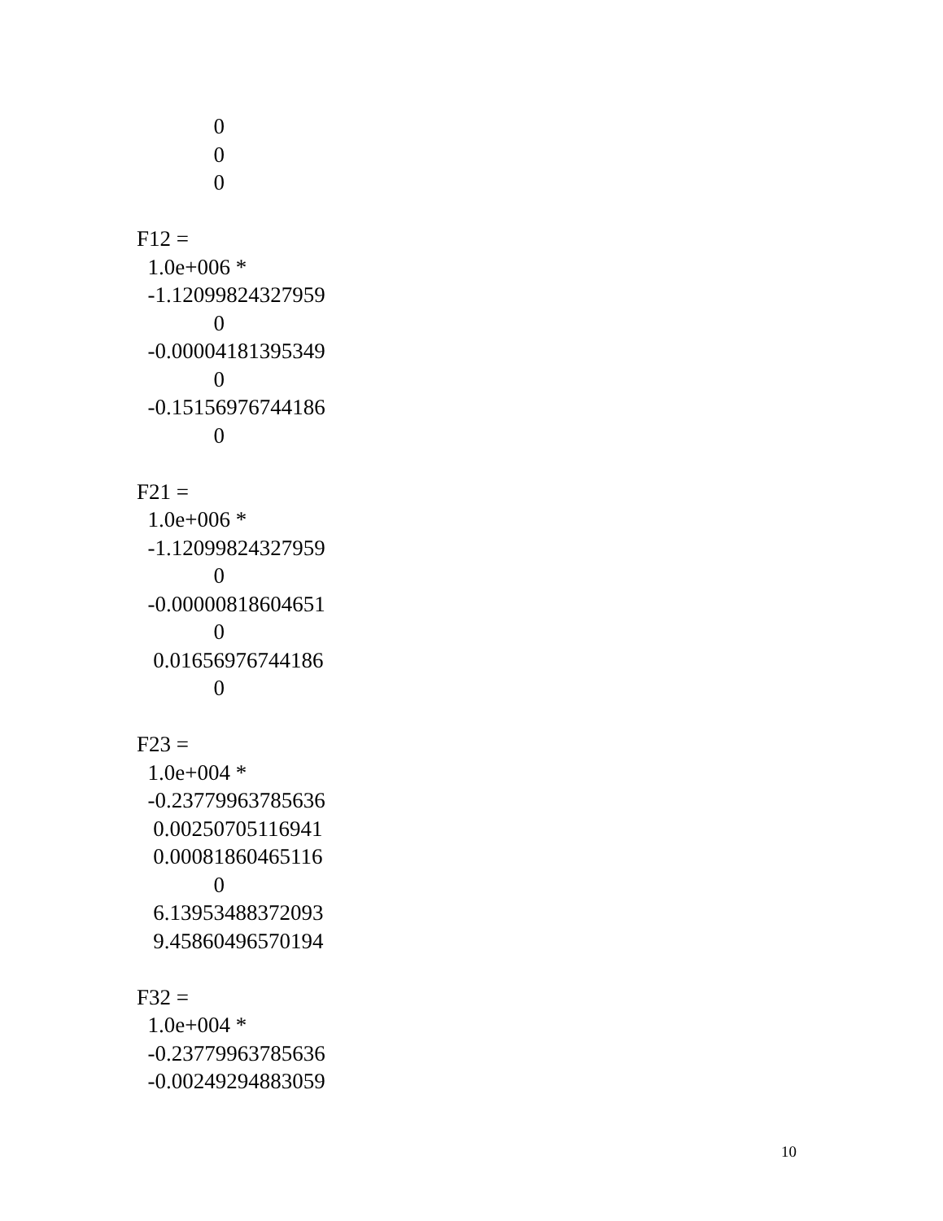0
0
0
F12 =
1.0e+006 *
-1.12099824327959
0
-0.00004181395349
0
-0.15156976744186
0
F21 =
1.0e+006 *
-1.12099824327959
0
-0.00000818604651
0
0.01656976744186
0
F23 =
1.0e+004 *
-0.23779963785636
0.00250705116941
0.00081860465116
0
6.13953488372093
9.45860496570194
F32 =
1.0e+004 *
-0.23779963785636
-0.00249294883059
10